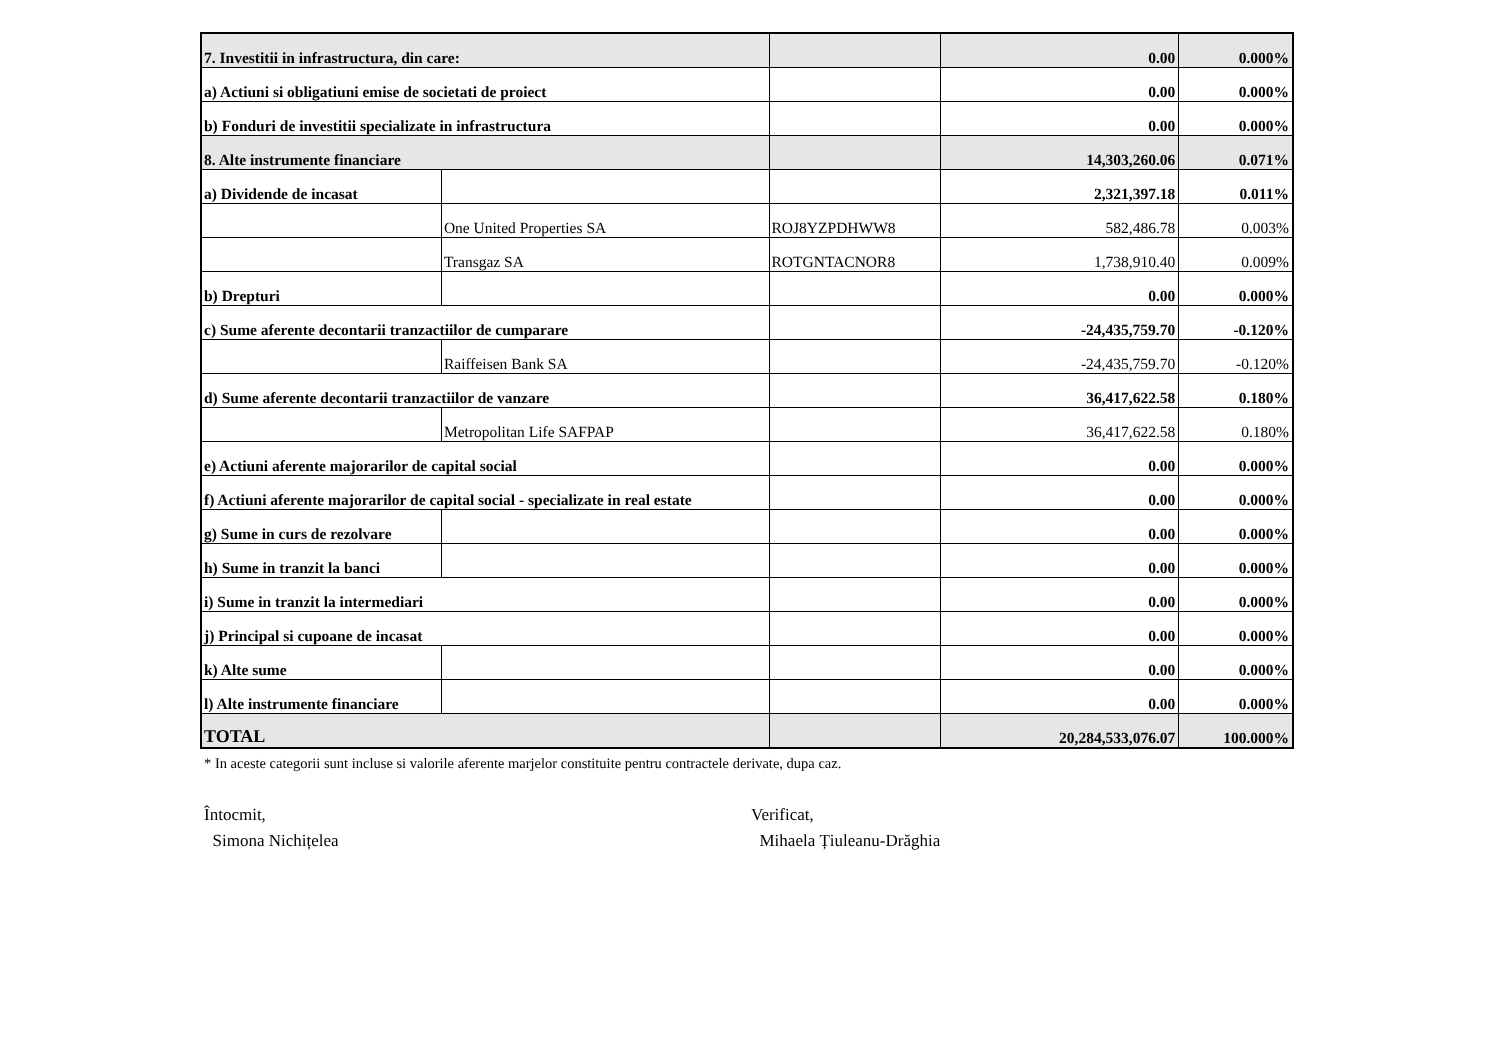| 7. Investitii in infrastructura, din care: | | | 0.00 | 0.000% |
| a) Actiuni si obligatiuni emise de societati de proiect | | | 0.00 | 0.000% |
| b) Fonduri de investitii specializate in infrastructura | | | 0.00 | 0.000% |
| 8. Alte instrumente financiare | | | 14,303,260.06 | 0.071% |
| a) Dividende de incasat | | | 2,321,397.18 | 0.011% |
| | One United Properties SA | ROJ8YZPDHWW8 | 582,486.78 | 0.003% |
| | Transgaz SA | ROTGNTACNOR8 | 1,738,910.40 | 0.009% |
| b) Drepturi | | | 0.00 | 0.000% |
| c) Sume aferente decontarii tranzactiilor de cumparare | | | -24,435,759.70 | -0.120% |
| | Raiffeisen Bank SA | | -24,435,759.70 | -0.120% |
| d) Sume aferente decontarii tranzactiilor de vanzare | | | 36,417,622.58 | 0.180% |
| | Metropolitan Life SAFPAP | | 36,417,622.58 | 0.180% |
| e) Actiuni aferente majorarilor de capital social | | | 0.00 | 0.000% |
| f) Actiuni aferente majorarilor de capital social - specializate in real estate | | | 0.00 | 0.000% |
| g) Sume in curs de rezolvare | | | 0.00 | 0.000% |
| h) Sume in tranzit la banci | | | 0.00 | 0.000% |
| i) Sume in tranzit la intermediari | | | 0.00 | 0.000% |
| j) Principal si cupoane de incasat | | | 0.00 | 0.000% |
| k) Alte sume | | | 0.00 | 0.000% |
| l) Alte instrumente financiare | | | 0.00 | 0.000% |
| TOTAL | | | 20,284,533,076.07 | 100.000% |
* In aceste categorii sunt incluse si valorile aferente marjelor constituite pentru contractele derivate, dupa caz.
Întocmit,
Simona Nichițelea
Verificat,
Mihaela Țiuleanu-Drăghia